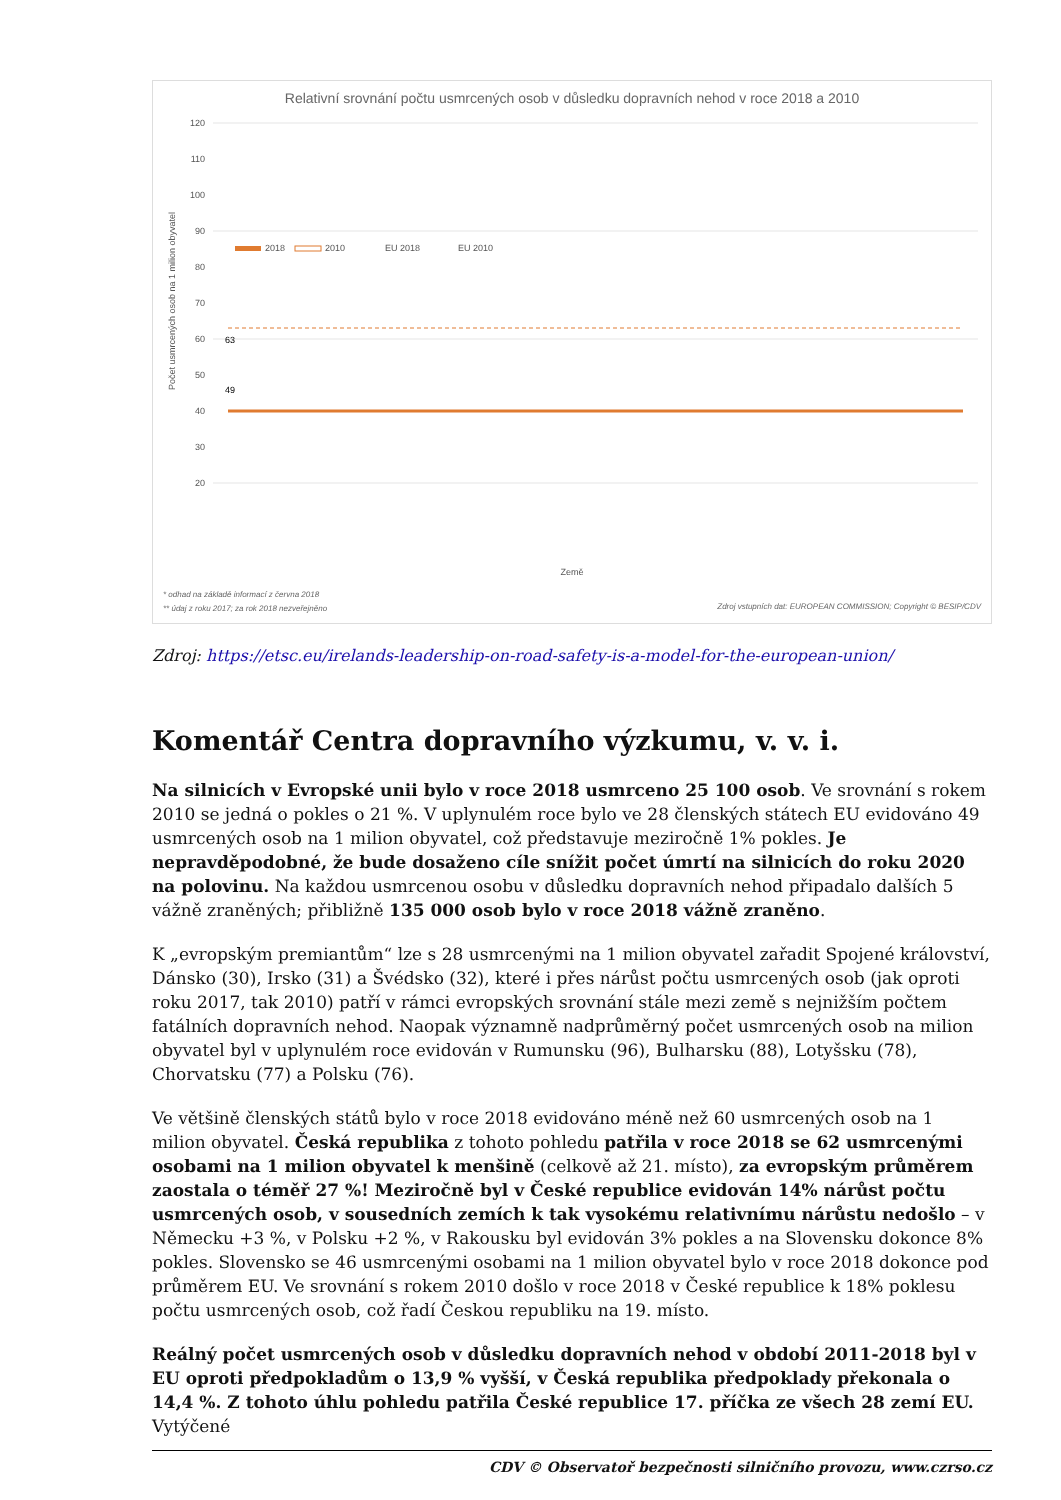Relativní srovnání počtu usmrcených osob v důsledku dopravních nehod v roce 2018 a 2010
120
110
100
90
80
70
60
50
40
30
20
Počet usmrcených osob na 1 milion obyvatel
2018
2010
EU 2018
EU 2010
Země
* odhad na základě informací z června 2018
** údaj z roku 2017; za rok 2018 nezveřejněno
Zdroj vstupních dat: EUROPEAN COMMISSION; Copyright © BESIP/CDV
49
63
Zdroj: https://etsc.eu/irelands-leadership-on-road-safety-is-a-model-for-the-european-union/
Komentář Centra dopravního výzkumu, v. v. i.
Na silnicích v Evropské unii bylo v roce 2018 usmrceno 25 100 osob. Ve srovnání s rokem 2010 se jedná o pokles o 21 %. V uplynulém roce bylo ve 28 členských státech EU evidováno 49 usmrcených osob na 1 milion obyvatel, což představuje meziročně 1% pokles. Je nepravděpodobné, že bude dosaženo cíle snížit počet úmrtí na silnicích do roku 2020 na polovinu. Na každou usmrcenou osobu v důsledku dopravních nehod připadalo dalších 5 vážně zraněných; přibližně 135 000 osob bylo v roce 2018 vážně zraněno.
K „evropským premiantům“ lze s 28 usmrcenými na 1 milion obyvatel zařadit Spojené království, Dánsko (30), Irsko (31) a Švédsko (32), které i přes nárůst počtu usmrcených osob (jak oproti roku 2017, tak 2010) patří v rámci evropských srovnání stále mezi země s nejnižším počtem fatálních dopravních nehod. Naopak významně nadprůměrný počet usmrcených osob na milion obyvatel byl v uplynulém roce evidován v Rumunsku (96), Bulharsku (88), Lotyšsku (78), Chorvatsku (77) a Polsku (76).
Ve většině členských států bylo v roce 2018 evidováno méně než 60 usmrcených osob na 1 milion obyvatel. Česká republika z tohoto pohledu patřila v roce 2018 se 62 usmrcenými osobami na 1 milion obyvatel k menšině (celkově až 21. místo), za evropským průměrem zaostala o téměř 27 %! Meziročně byl v České republice evidován 14% nárůst počtu usmrcených osob, v sousedních zemích k tak vysokému relativnímu nárůstu nedošlo – v Německu +3 %, v Polsku +2 %, v Rakousku byl evidován 3% pokles a na Slovensku dokonce 8% pokles. Slovensko se 46 usmrcenými osobami na 1 milion obyvatel bylo v roce 2018 dokonce pod průměrem EU. Ve srovnání s rokem 2010 došlo v roce 2018 v České republice k 18% poklesu počtu usmrcených osob, což řadí Českou republiku na 19. místo.
Reálný počet usmrcených osob v důsledku dopravních nehod v období 2011-2018 byl v EU oproti předpokladům o 13,9 % vyšší, v Česká republika předpoklady překonala o 14,4 %. Z tohoto úhlu pohledu patřila České republice 17. příčka ze všech 28 zemí EU. Vytýčené
CDV © Observatoř bezpečnosti silničního provozu, www.czrso.cz